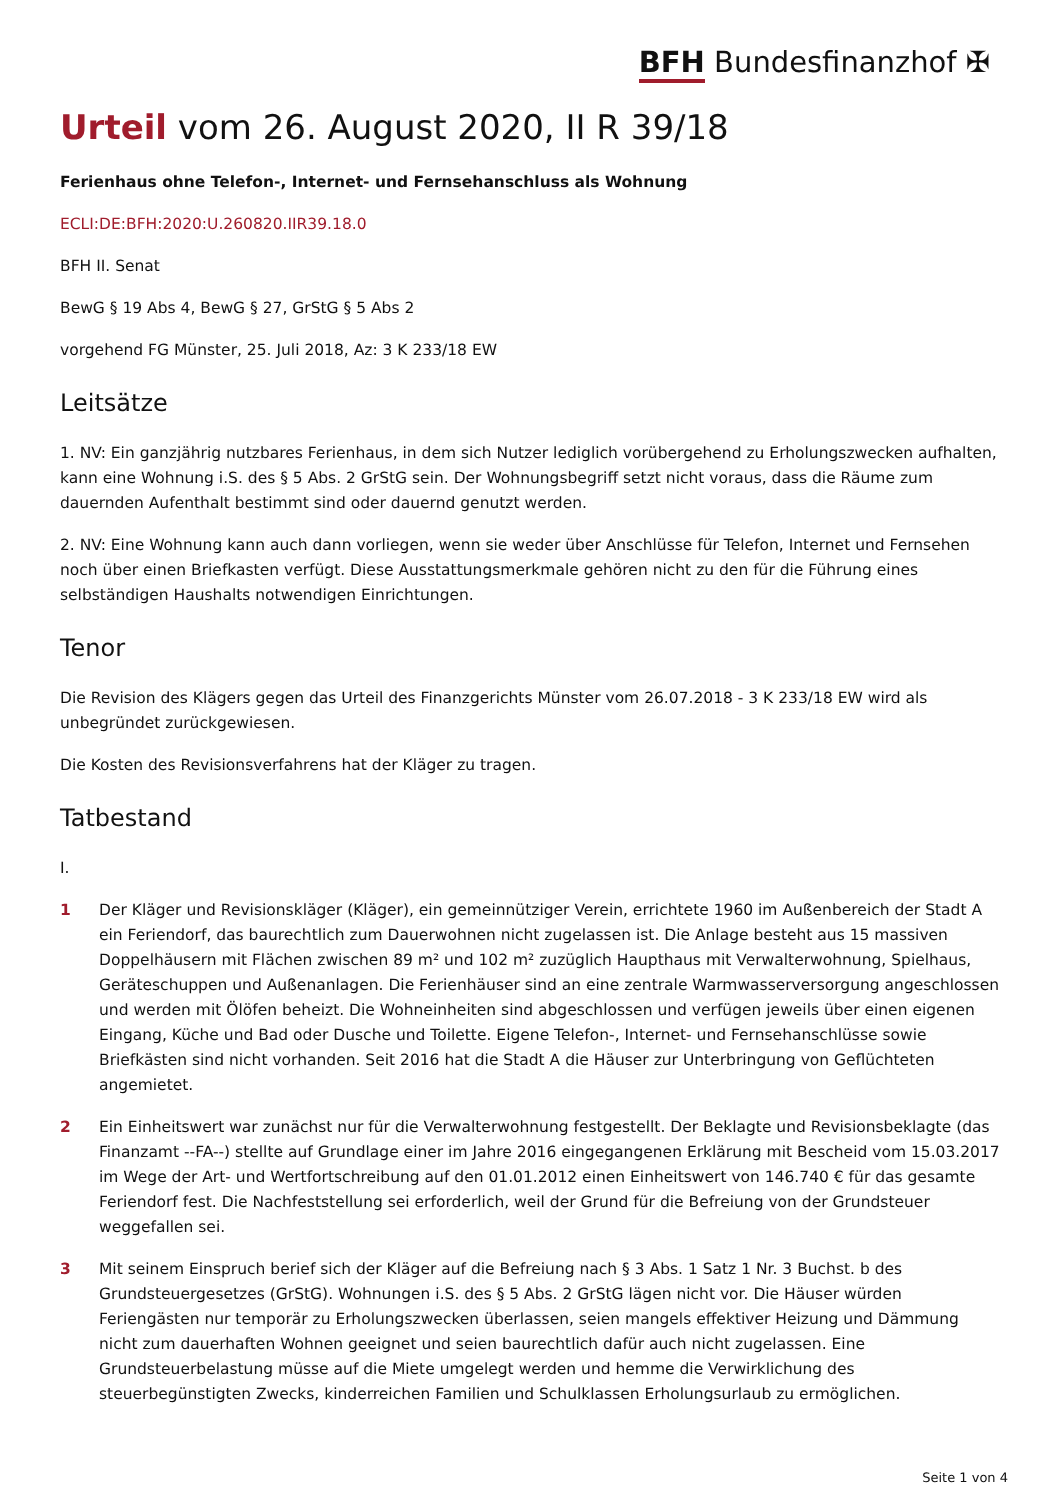BFH Bundesfinanzhof ✠
Urteil vom 26. August 2020, II R 39/18
Ferienhaus ohne Telefon-, Internet- und Fernsehanschluss als Wohnung
ECLI:DE:BFH:2020:U.260820.IIR39.18.0
BFH II. Senat
BewG § 19 Abs 4, BewG § 27, GrStG § 5 Abs 2
vorgehend FG Münster, 25. Juli 2018, Az: 3 K 233/18 EW
Leitsätze
1. NV: Ein ganzjährig nutzbares Ferienhaus, in dem sich Nutzer lediglich vorübergehend zu Erholungszwecken aufhalten, kann eine Wohnung i.S. des § 5 Abs. 2 GrStG sein. Der Wohnungsbegriff setzt nicht voraus, dass die Räume zum dauernden Aufenthalt bestimmt sind oder dauernd genutzt werden.
2. NV: Eine Wohnung kann auch dann vorliegen, wenn sie weder über Anschlüsse für Telefon, Internet und Fernsehen noch über einen Briefkasten verfügt. Diese Ausstattungsmerkmale gehören nicht zu den für die Führung eines selbständigen Haushalts notwendigen Einrichtungen.
Tenor
Die Revision des Klägers gegen das Urteil des Finanzgerichts Münster vom 26.07.2018 - 3 K 233/18 EW wird als unbegründet zurückgewiesen.
Die Kosten des Revisionsverfahrens hat der Kläger zu tragen.
Tatbestand
I.
1 Der Kläger und Revisionskläger (Kläger), ein gemeinnütziger Verein, errichtete 1960 im Außenbereich der Stadt A ein Feriendorf, das baurechtlich zum Dauerwohnen nicht zugelassen ist. Die Anlage besteht aus 15 massiven Doppelhäusern mit Flächen zwischen 89 m² und 102 m² zuzüglich Haupthaus mit Verwalterwohnung, Spielhaus, Geräteschuppen und Außenanlagen. Die Ferienhäuser sind an eine zentrale Warmwasserversorgung angeschlossen und werden mit Ölöfen beheizt. Die Wohneinheiten sind abgeschlossen und verfügen jeweils über einen eigenen Eingang, Küche und Bad oder Dusche und Toilette. Eigene Telefon-, Internet- und Fernsehanschlüsse sowie Briefkästen sind nicht vorhanden. Seit 2016 hat die Stadt A die Häuser zur Unterbringung von Geflüchteten angemietet.
2 Ein Einheitswert war zunächst nur für die Verwalterwohnung festgestellt. Der Beklagte und Revisionsbeklagte (das Finanzamt --FA--) stellte auf Grundlage einer im Jahre 2016 eingegangenen Erklärung mit Bescheid vom 15.03.2017 im Wege der Art- und Wertfortschreibung auf den 01.01.2012 einen Einheitswert von 146.740 € für das gesamte Feriendorf fest. Die Nachfeststellung sei erforderlich, weil der Grund für die Befreiung von der Grundsteuer weggefallen sei.
3 Mit seinem Einspruch berief sich der Kläger auf die Befreiung nach § 3 Abs. 1 Satz 1 Nr. 3 Buchst. b des Grundsteuergesetzes (GrStG). Wohnungen i.S. des § 5 Abs. 2 GrStG lägen nicht vor. Die Häuser würden Feriengästen nur temporär zu Erholungszwecken überlassen, seien mangels effektiver Heizung und Dämmung nicht zum dauerhaften Wohnen geeignet und seien baurechtlich dafür auch nicht zugelassen. Eine Grundsteuerbelastung müsse auf die Miete umgelegt werden und hemme die Verwirklichung des steuerbegünstigten Zwecks, kinderreichen Familien und Schulklassen Erholungsurlaub zu ermöglichen.
Seite 1 von 4